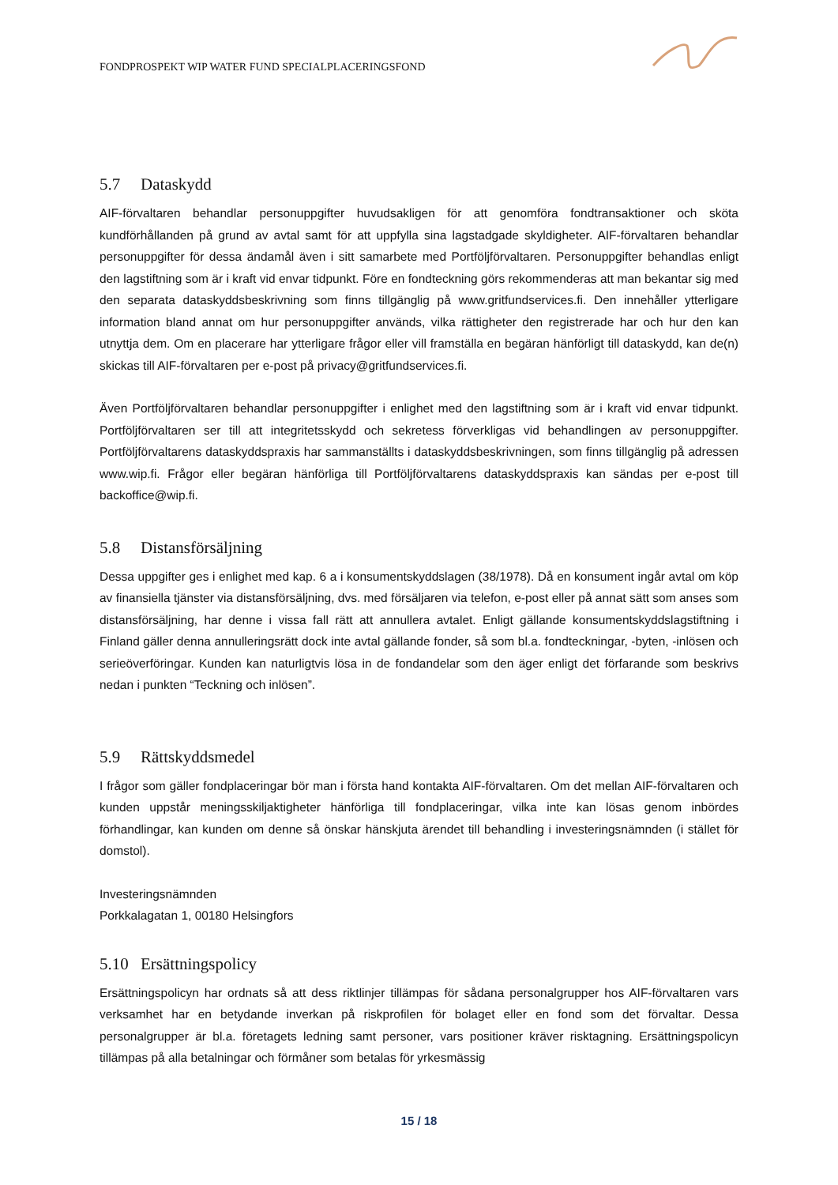FONDPROSPEKT WIP WATER FUND SPECIALPLACERINGSFOND
5.7 Dataskydd
AIF-förvaltaren behandlar personuppgifter huvudsakligen för att genomföra fondtransaktioner och sköta kundförhållanden på grund av avtal samt för att uppfylla sina lagstadgade skyldigheter. AIF-förvaltaren behandlar personuppgifter för dessa ändamål även i sitt samarbete med Portföljförvaltaren. Personuppgifter behandlas enligt den lagstiftning som är i kraft vid envar tidpunkt. Före en fondteckning görs rekommenderas att man bekantar sig med den separata dataskyddsbeskrivning som finns tillgänglig på www.gritfundservices.fi. Den innehåller ytterligare information bland annat om hur personuppgifter används, vilka rättigheter den registrerade har och hur den kan utnyttja dem. Om en placerare har ytterligare frågor eller vill framställa en begäran hänförligt till dataskydd, kan de(n) skickas till AIF-förvaltaren per e-post på privacy@gritfundservices.fi.
Även Portföljförvaltaren behandlar personuppgifter i enlighet med den lagstiftning som är i kraft vid envar tidpunkt. Portföljförvaltaren ser till att integritetsskydd och sekretess förverkligas vid behandlingen av personuppgifter. Portföljförvaltarens dataskyddspraxis har sammanställts i dataskyddsbeskrivningen, som finns tillgänglig på adressen www.wip.fi. Frågor eller begäran hänförliga till Portföljförvaltarens dataskyddspraxis kan sändas per e-post till backoffice@wip.fi.
5.8 Distansförsäljning
Dessa uppgifter ges i enlighet med kap. 6 a i konsumentskyddslagen (38/1978). Då en konsument ingår avtal om köp av finansiella tjänster via distansförsäljning, dvs. med försäljaren via telefon, e-post eller på annat sätt som anses som distansförsäljning, har denne i vissa fall rätt att annullera avtalet. Enligt gällande konsumentskyddslagstiftning i Finland gäller denna annulleringsrätt dock inte avtal gällande fonder, så som bl.a. fondteckningar, -byten, -inlösen och serieöverföringar. Kunden kan naturligtvis lösa in de fondandelar som den äger enligt det förfarande som beskrivs nedan i punkten “Teckning och inlösen”.
5.9 Rättskyddsmedel
I frågor som gäller fondplaceringar bör man i första hand kontakta AIF-förvaltaren. Om det mellan AIF-förvaltaren och kunden uppstår meningsskiljaktigheter hänförliga till fondplaceringar, vilka inte kan lösas genom inbördes förhandlingar, kan kunden om denne så önskar hänskjuta ärendet till behandling i investeringsnämnden (i stället för domstol).
Investeringsnämnden
Porkkalagatan 1, 00180 Helsingfors
5.10 Ersättningspolicy
Ersättningspolicyn har ordnats så att dess riktlinjer tillämpas för sådana personalgrupper hos AIF-förvaltaren vars verksamhet har en betydande inverkan på riskprofilen för bolaget eller en fond som det förvaltar. Dessa personalgrupper är bl.a. företagets ledning samt personer, vars positioner kräver risktagning. Ersättningspolicyn tillämpas på alla betalningar och förmåner som betalas för yrkesmässig
15 / 18